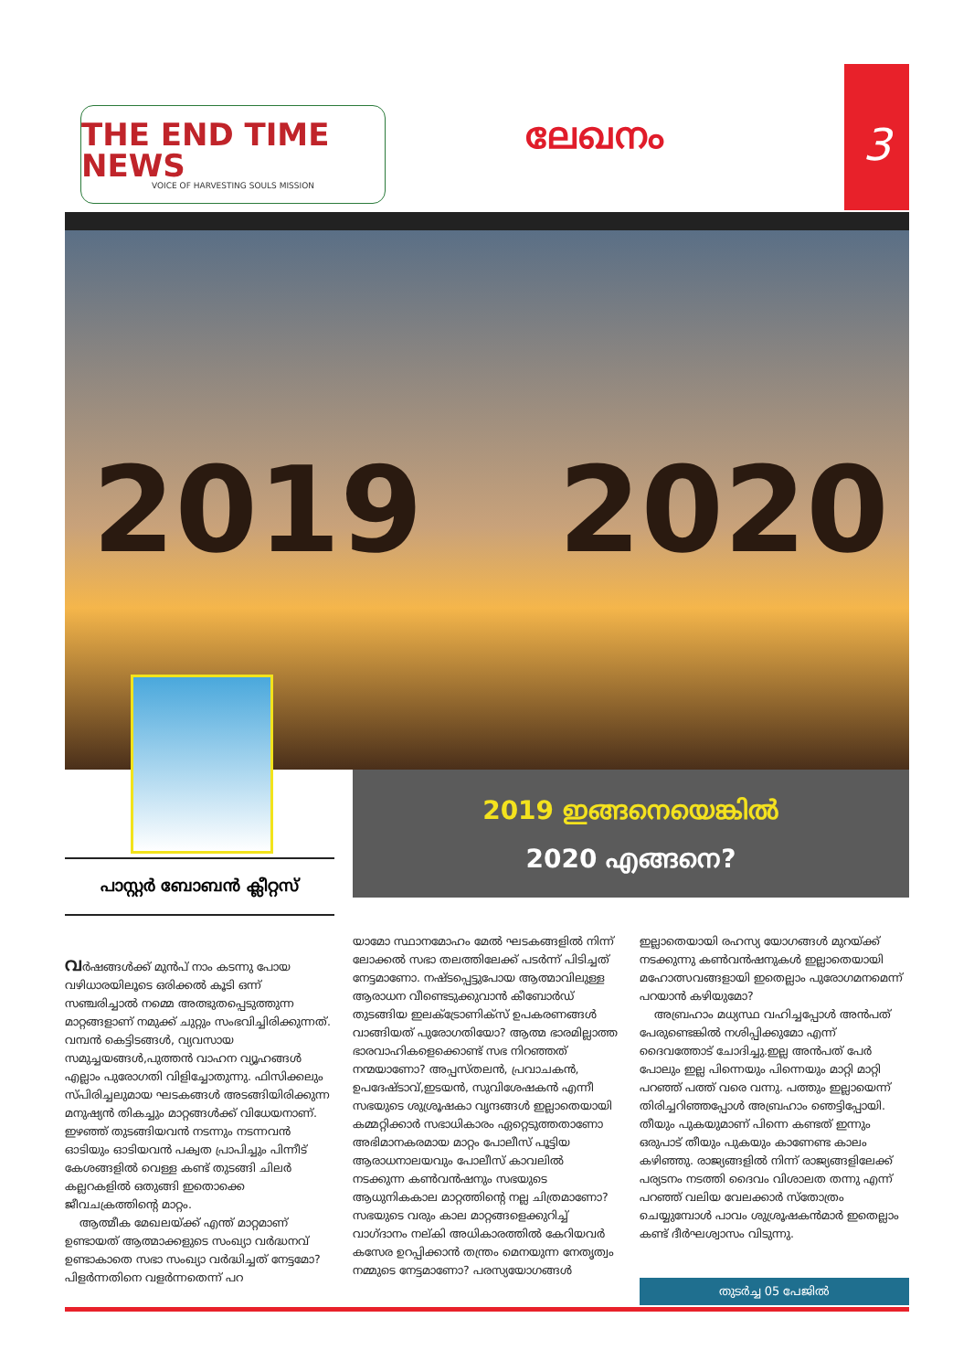THE END TIME NEWS
VOICE OF HARVESTING SOULS MISSION
ലേഖനം
3
2019 2020
2019 ഇങ്ങനെയെങ്കിൽ
2020 എങ്ങനെ?
പാസ്റ്റർ ബോബൻ ക്ലീറ്റസ്
വർഷങ്ങൾക്ക് മുൻപ് നാം കടന്നു പോയ വഴിധാരയിലൂടെ ഒരിക്കൽ കൂടി ഒന്ന് സഞ്ചരിച്ചാൽ നമ്മെ അത്ഭുതപ്പെടുത്തുന്ന മാറ്റങ്ങളാണ് നമുക്ക് ചുറ്റും സംഭവിച്ചിരിക്കുന്നത്. വമ്പൻ കെട്ടിടങ്ങൾ, വ്യവസായ സമുച്ചയങ്ങൾ,പുത്തൻ വാഹന വ്യൂഹങ്ങൾ എല്ലാം പുരോഗതി വിളിച്ചോതുന്നു. ഫിസിക്കലും സ്പിരിച്ചലുമായ ഘടകങ്ങൾ അടങ്ങിയിരിക്കുന്ന മനുഷ്യൻ തികച്ചും മാറ്റങ്ങൾക്ക് വിധേയനാണ്. ഇഴഞ്ഞ് തുടങ്ങിയവൻ നടന്നും നടന്നവൻ ഓടിയും ഓടിയവൻ പക്വത പ്രാപിച്ചും പിന്നീട് കേശങ്ങളിൽ വെള്ള കണ്ട് തുടങ്ങി ചിലർ കല്ലറകളിൽ ഒതുങ്ങി ഇതൊക്കെ ജീവചക്രത്തിന്റെ മാറ്റം.
ആത്മീക മേഖലയ്ക്ക് എന്ത് മാറ്റമാണ് ഉണ്ടായത് ആത്മാക്കളുടെ സംഖ്യാ വർദ്ധനവ് ഉണ്ടാകാതെ സഭാ സംഖ്യാ വർദ്ധിച്ചത് നേട്ടമോ? പിളർന്നതിനെ വളർന്നതെന്ന് പറ
യാമോ സ്ഥാനമോഹം മേൽ ഘടകങ്ങളിൽ നിന്ന് ലോക്കൽ സഭാ തലത്തിലേക്ക് പടർന്ന് പിടിച്ചത് നേട്ടമാണോ. നഷ്ടപ്പെട്ടുപോയ ആത്മാവിലുള്ള ആരാധന വീണ്ടെടുക്കുവാൻ കീബോർഡ് തുടങ്ങിയ ഇലക്ട്രോണിക്സ് ഉപകരണങ്ങൾ വാങ്ങിയത് പുരോഗതിയോ? ആത്മ ഭാരമില്ലാത്ത ഭാരവാഹികളെക്കൊണ്ട് സഭ നിറഞ്ഞത് നന്മയാണോ? അപ്പസ്തലൻ, പ്രവാചകൻ, ഉപദേഷ്ടാവ്,ഇടയൻ, സുവിശേഷകൻ എന്നീ സഭയുടെ ശുശ്രൂഷകാ വൃന്ദങ്ങൾ ഇല്ലാതെയായി കമ്മറ്റിക്കാർ സഭാധികാരം ഏറ്റെടുത്തതാണോ അഭിമാനകരമായ മാറ്റം പോലീസ് പൂട്ടിയ ആരാധനാലയവും പോലീസ് കാവലിൽ നടക്കുന്ന കൺവൻഷനും സഭയുടെ ആധുനികകാല മാറ്റത്തിന്റെ നല്ല ചിത്രമാണോ? സഭയുടെ വരും കാല മാറ്റങ്ങളെക്കുറിച്ച് വാഗ്ദാനം നല്കി അധികാരത്തിൽ കേറിയവർ കസേര ഉറപ്പിക്കാൻ തന്ത്രം മെനയുന്ന നേതൃത്വം നമ്മുടെ നേട്ടമാണോ? പരസ്യയോഗങ്ങൾ
ഇല്ലാതെയായി രഹസ്യ യോഗങ്ങൾ മുറയ്ക്ക് നടക്കുന്നു കൺവൻഷനുകൾ ഇല്ലാതെയായി മഹോത്സവങ്ങളായി ഇതെല്ലാം പുരോഗമനമെന്ന് പറയാൻ കഴിയുമോ?
അബ്രഹാം മധ്യസ്ഥ വഹിച്ചപ്പോൾ അൻപത് പേരുണ്ടെങ്കിൽ നശിപ്പിക്കുമോ എന്ന് ദൈവത്തോട് ചോദിച്ചു.ഇല്ല അൻപത് പേർ പോലും ഇല്ല പിന്നെയും പിന്നെയും മാറ്റി മാറ്റി പറഞ്ഞ് പത്ത് വരെ വന്നു. പത്തും ഇല്ലായെന്ന് തിരിച്ചറിഞ്ഞപ്പോൾ അബ്രഹാം ഞെട്ടിപ്പോയി. തീയും പുകയുമാണ് പിന്നെ കണ്ടത് ഇന്നും ഒരുപാട് തീയും പുകയും കാണേണ്ട കാലം കഴിഞ്ഞു. രാജ്യങ്ങളിൽ നിന്ന് രാജ്യങ്ങളിലേക്ക് പര്യടനം നടത്തി ദൈവം വിശാലത തന്നു എന്ന് പറഞ്ഞ് വലിയ വേലക്കാർ സ്തോത്രം ചെയ്യുമ്പോൾ പാവം ശുശ്രൂഷകൻമാർ ഇതെല്ലാം കണ്ട് ദീർഘശ്വാസം വിടുന്നു.
തുടർച്ച 05 പേജിൽ